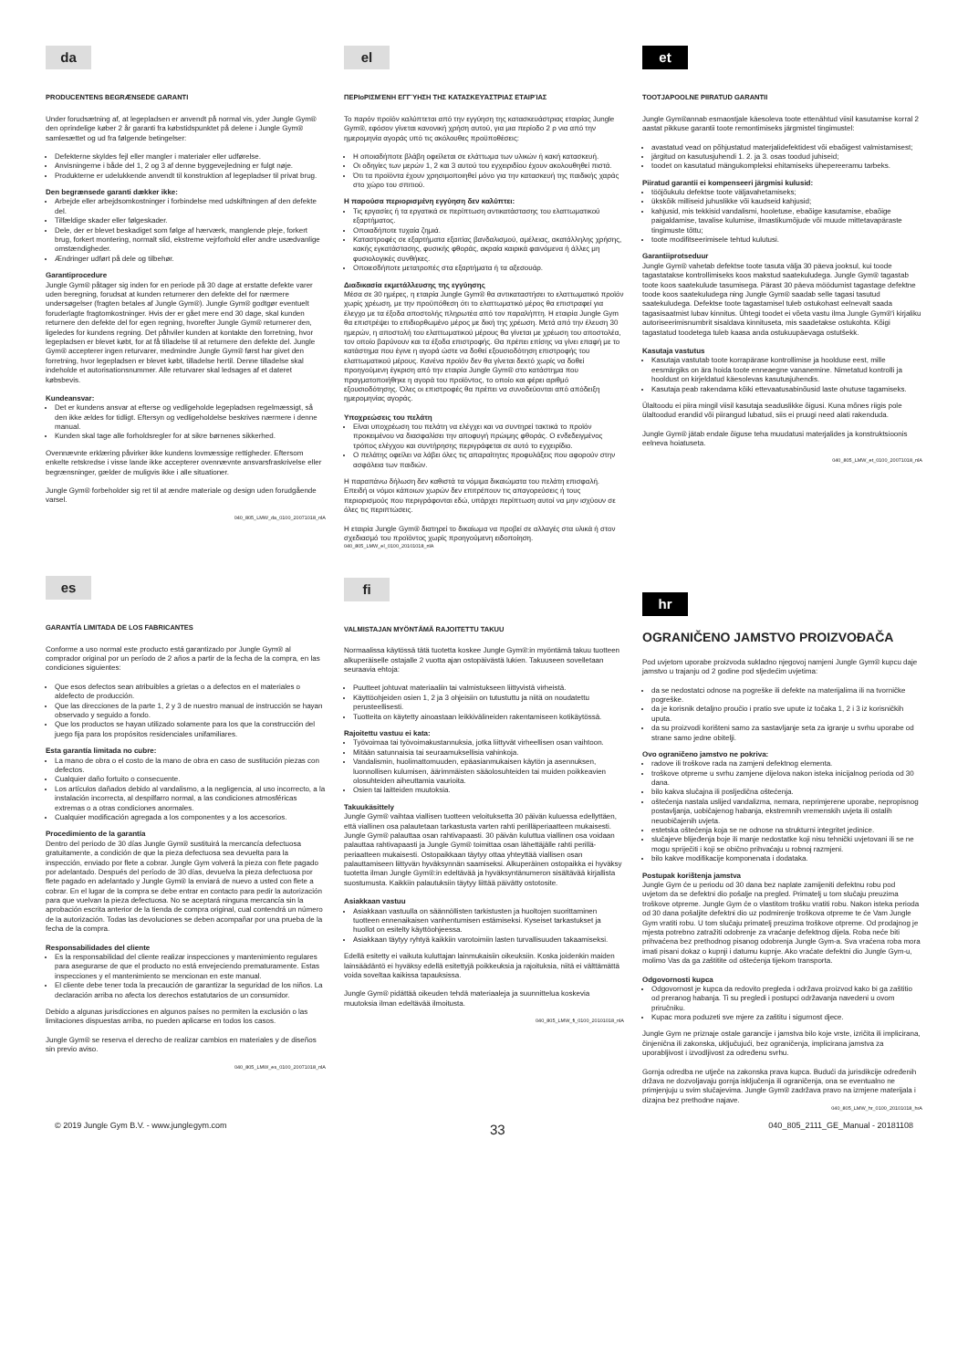da
PRODUCENTENS BEGRÆNSEDE GARANTI
Under forudsætning af, at legepladsen er anvendt på normal vis, yder Jungle Gym® den oprindelige køber 2 år garanti fra købstidspunktet på delene i Jungle Gym® samlesættet og ud fra følgende betingelser:
Defekterne skyldes fejl eller mangler i materialer eller udførelse.
Anvisningerne i både del 1, 2 og 3 af denne byggevejledning er fulgt nøje.
Produkterne er udelukkende anvendt til konstruktion af legepladser til privat brug.
Den begrænsede garanti dækker ikke:
Arbejde eller arbejdsomkostninger i forbindelse med udskiftningen af den defekte del.
Tilfældige skader eller følgeskader.
Dele, der er blevet beskadiget som følge af hærværk, manglende pleje, forkert brug, forkert montering, normalt slid, ekstreme vejrforhold eller andre usædvanlige omstændigheder.
Ændringer udført på dele og tilbehør.
Garantiprocedure
Jungle Gym® påtager sig inden for en periode på 30 dage at erstatte defekte varer uden beregning, forudsat at kunden returnerer den defekte del for nærmere undersøgelser (fragten betales af Jungle Gym®). Jungle Gym® godtgør eventuelt foruderlagte fragtomkostninger. Hvis der er gået mere end 30 dage, skal kunden returnere den defekte del for egen regning, hvorefter Jungle Gym® returnerer den, ligeledes for kundens regning. Det påhviler kunden at kontakte den forretning, hvor legepladsen er blevet købt, for at få tilladelse til at returnere den defekte del. Jungle Gym® accepterer ingen returvarer, medmindre Jungle Gym® først har givet den forretning, hvor legepladsen er blevet købt, tilladelse hertil. Denne tilladelse skal indeholde et autorisationsnummer. Alle returvarer skal ledsages af et dateret købsbevis.
Kundeansvar:
Det er kundens ansvar at efterse og vedligeholde legepladsen regelmæssigt, så den ikke ældes for tidligt. Eftersyn og vedligeholdelse beskrives nærmere i denne manual.
Kunden skal tage alle forholdsregler for at sikre børnenes sikkerhed.
Ovennævnte erklæring påvirker ikke kundens lovmæssige rettigheder. Eftersom enkelte retskredse i visse lande ikke accepterer ovennævnte ansvarsfraskrivelse eller begrænsninger, gælder de muligvis ikke i alle situationer.
Jungle Gym® forbeholder sig ret til at ændre materiale og design uden forudgående varsel.
040_805_LMW_da_0100_20071018_nlA
es
GARANTÍA LIMITADA DE LOS FABRICANTES
Conforme a uso normal este producto está garantizado por Jungle Gym® al comprador original por un período de 2 años a partir de la fecha de la compra, en las condiciones siguientes:
Que esos defectos sean atribuibles a grietas o a defectos en el materiales o aldefecto de producción.
Que las direcciones de la parte 1, 2 y 3 de nuestro manual de instrucción se hayan observado y seguido a fondo.
Que los productos se hayan utilizado solamente para los que la construcción del juego fija para los propósitos residenciales unifamiliares.
Esta garantía limitada no cubre:
La mano de obra o el costo de la mano de obra en caso de sustitución piezas con defectos.
Cualquier daño fortuito o consecuente.
Los artículos dañados debido al vandalismo, a la negligencia, al uso incorrecto, a la instalación incorrecta, al despilfarro normal, a las condiciones atmosféricas extremas o a otras condiciones anormales.
Cualquier modificación agregada a los componentes y a los accesorios.
Procedimiento de la garantía
Dentro del periodo de 30 días Jungle Gym® sustituirá la mercancía defectuosa gratuitamente, a condición de que la pieza defectuosa sea devuelta para la inspección, enviado por flete a cobrar. Jungle Gym volverá la pieza con flete pagado por adelantado. Después del período de 30 días, devuelva la pieza defectuosa por flete pagado en adelantado y Jungle Gym® la enviará de nuevo a usted con flete a cobrar. En el lugar de la compra se debe entrar en contacto para pedir la autorización para que vuelvan la pieza defectuosa. No se aceptará ninguna mercancía sin la aprobación escrita anterior de la tienda de compra original, cual contendrá un número de la autorización. Todas las devoluciones se deben acompañar por una prueba de la fecha de la compra.
Responsabilidades del cliente
Es la responsabilidad del cliente realizar inspecciones y mantenimiento regulares para asegurarse de que el producto no está envejeciendo prematuramente. Estas inspecciones y el mantenimiento se mencionan en este manual.
El cliente debe tener toda la precaución de garantizar la seguridad de los niños. La declaración arriba no afecta los derechos estatutarios de un consumidor.
Debido a algunas jurisdicciones en algunos países no permiten la exclusión o las limitaciones dispuestas arriba, no pueden aplicarse en todos los casos.
Jungle Gym® se reserva el derecho de realizar cambios en materiales y de diseños sin previo aviso.
040_805_LMW_es_0100_20071018_nlA
el
ΠΕΡΙοΡΙΣΜΈΝΗ ΕΓΓΎΗΣΗ ΤΗΣ ΚΑΤΑΣΚΕΥΆΣΤΡΙΑΣ ΕΤΑΙΡΊΑΣ
Το παρόν προϊόν καλύπτεται από την εγγύηση της κατασκευάστριας εταιρίας Jungle Gym®, εφόσον γίνεται κανονική χρήση αυτού, για μια περίοδο 2 ρ νια από την ημερομηνία αγοράς υπό τις ακόλουθες προϋποθέσεις:
Η οποιαδήποτε βλάβη οφείλεται σε ελάττωμα των υλικών ή κακή κατασκευή.
Οι οδηγίες των μερών 1, 2 και 3 αυτού του εγχειριδίου έχουν ακολουθηθεί πιστά.
Ότι τα προϊόντα έχουν χρησιμοποιηθεί μόνο για την κατασκευή της παιδικής χαράς στο χώρο του σπιτιού.
Η παρούσα περιορισμένη εγγύηση δεν καλύπτει:
Τις εργασίες ή τα εργατικά σε περίπτωση αντικατάστασης του ελαττωματικού εξαρτήματος.
Οποιαδήποτε τυχαία ζημιά.
Καταστροφές σε εξαρτήματα εξαιτίας βανδαλισμού, αμέλειας, ακατάλληλης χρήσης, κακής εγκατάστασης, φυσικής φθοράς, ακραία καιρικά φαινόμενα ή άλλες μη φυσιολογικές συνθήκες.
Οποιεσδήποτε μετατροπές στα εξαρτήματα ή τα αξεσουάρ.
Διαδικασία εκμετάλλευσης της εγγύησης
Μέσα σε 30 ημέρες, η εταιρία Jungle Gym® θα αντικαταστήσει το ελαττωματικό προϊόν χωρίς χρέωση, με την προϋπόθεση ότι το ελαττωματικό μέρος θα επιστραφεί για έλεγχο με τα έξοδα αποστολής πληρωτέα από τον παραλήπτη. Η εταιρία Jungle Gym θα επιστρέψει το επιδιορθωμένο μέρος με δική της χρέωση. Μετά από την έλευση 30 ημερών, η αποστολή του ελαττωματικού μέρους θα γίνεται με χρέωση του αποστολέα, τον οποίο βαρύνουν και τα έξοδα επιστροφής. Θα πρέπει επίσης να γίνει επαφή με το κατάστημα που έγινε η αγορά ώστε να δοθεί εξουσιοδότηση επιστροφής του ελαττωματικού μέρους. Κανένα προϊόν δεν θα γίνεται δεκτό χωρίς να δοθεί προηγούμενη έγκριση από την εταιρία Jungle Gym® στο κατάστημα που πραγματοποιήθηκε η αγορά του προϊόντος, το οποίο και φέρει αριθμό εξουσιοδότησης. Όλες οι επιστροφές θα πρέπει να συνοδεύονται από απόδειξη ημερομηνίας αγοράς.
Υποχρεώσεις του πελάτη
Είναι υποχρέωση του πελάτη να ελέγχει και να συντηρεί τακτικά το προϊόν προκειμένου να διασφαλίσει την αποφυγή πρώιμης φθοράς. Ο ενδεδειγμένος τρόπος ελέγχου και συντήρησης περιγράφεται σε αυτό το εγχειρίδιο.
Ο πελάτης οφείλει να λάβει όλες τις απαραίτητες προφυλάξεις που αφορούν στην ασφάλεια των παιδιών.
Η παραπάνω δήλωση δεν καθιστά τα νόμιμα δικαιώματα του πελάτη επισφαλή. Επειδή οι νόμοι κάποιων χωρών δεν επιτρέπουν τις απαγορεύσεις ή τους περιορισμούς που περιγράφονται εδώ, υπάρχει περίπτωση αυτοί να μην ισχύουν σε όλες τις περιπτώσεις.
Η εταιρία Jungle Gym® διατηρεί το δικαίωμα να προβεί σε αλλαγές στα υλικά ή στον σχεδιασμό του προϊόντος χωρίς προηγούμενη ειδοποίηση.
040_805_LMW_el_0100_20101018_nlA
fi
VALMISTAJAN MYÖNTÄMÄ RAJOITETTU TAKUU
Normaalissa käytössä tätä tuotetta koskee Jungle Gym®:in myöntämä takuu tuotteen alkuperäiselle ostajalle 2 vuotta ajan ostopäivästä lukien. Takuuseen sovelletaan seuraavia ehtoja:
Puutteet johtuvat materiaaliin tai valmistukseen liittyvistä virheistä.
Käyttöohjeiden osien 1, 2 ja 3 ohjeisiin on tutustuttu ja niitä on noudatettu perusteellisesti.
Tuotteita on käytetty ainoastaan leikkivälineiden rakentamiseen kotikäytössä.
Rajoitettu vastuu ei kata:
Työvoimaa tai työvoimakustannuksia, jotka liittyvät virheellisen osan vaihtoon.
Mitään satunnaisia tai seuraamuksellisia vahinkoja.
Vandalismin, huolimattomuuden, epäasianmukaisen käytön ja asennuksen, luonnollisen kulumisen, äärimmäisten sääolosuhteiden tai muiden poikkeavien olosuhteiden aiheuttamia vaurioita.
Osien tai laitteiden muutoksia.
Takuukäsittely
Jungle Gym® vaihtaa viallisen tuotteen veloituksetta 30 päivän kuluessa edellyttäen, että viallinen osa palautetaan tarkastusta varten rahti perilläperiaatteen mukaisesti. Jungle Gym® palauttaa osan rahtivapaasti. 30 päivän kuluttua viallinen osa voidaan palauttaa rahtivapaasti ja Jungle Gym® toimittaa osan lähettäjälle rahti perillä-periaatteen mukaisesti. Ostopaikkaan täytyy ottaa yhteyttää viallisen osan palauttamiseen liittyvän hyväksynnän saamiseksi. Alkuperäinen ostopaikka ei hyväksy tuotetta ilman Jungle Gym®:in edeltävää ja hyväksyntänumeron sisältävää kirjallista suostumusta. Kaikkiin palautuksiin täytyy liittää päivätty ostotosite.
Asiakkaan vastuu
Asiakkaan vastuulla on säännöllisten tarkistusten ja huoltojen suorittaminen tuotteen ennenaikaisen vanhentumisen estämiseksi. Kyseiset tarkastukset ja huollot on esitelty käyttöohjeessa.
Asiakkaan täytyy ryhtyä kaikkiin varotoimiin lasten turvallisuuden takaamiseksi.
Edellä esitetty ei vaikuta kuluttajan lainmukaisiin oikeuksiin. Koska joidenkin maiden lainsäädäntö ei hyväksy edellä esitettyjä poikkeuksia ja rajoituksia, niitä ei välttämättä voida soveltaa kaikissa tapauksissa.
Jungle Gym® pidättää oikeuden tehdä materiaaleja ja suunnittelua koskevia muutoksia ilman edeltävää ilmoitusta.
040_805_LMW_fi_0100_20101018_nlA
et
TOOTJAPOOLNE PIIRATUD GARANTII
Jungle Gym®annab esmaostjale käesoleva toote ettenähtud viisil kasutamise korral 2 aastat pikkuse garantii toote remontimiseks järgmistel tingimustel:
avastatud vead on põhjustatud materjalidefektidest või ebaõigest valmistamisest;
järgitud on kasutusjuhendi 1. 2. ja 3. osas toodud juhiseid;
toodet on kasutatud mängukompleksi ehitamiseks ühepereeramu tarbeks.
Piiratud garantii ei kompenseeri järgmisi kulusid:
tööjõukulu defektse toote väljavahetamiseks;
ükskõik milliseid juhuslikke või kaudseid kahjusid;
kahjusid, mis tekkisid vandalismi, hooletuse, ebaõige kasutamise, ebaõige paigaldamise, tavalise kulumise, ilmastikumõjude või muude mittetavapäraste tingimuste tõttu;
toote modifitseerimisele tehtud kulutusi.
Garantiiprotseduur
Jungle Gym® vahetab defektse toote tasuta välja 30 päeva jooksul, kui toode tagastatakse kontrollimiseks koos makstud saatekuludega. Jungle Gym® tagastab toote koos saatekulude tasumisega. Pärast 30 päeva möödumist tagastage defektne toode koos saatekuludega ning Jungle Gym® saadab selle tagasi tasutud saatekuludega. Defektse toote tagastamisel tuleb ostukohast eelnevalt saada tagasisaatmist lubav kinnitus. Ühtegi toodet ei võeta vastu ilma Jungle Gym®'i kirjaliku autoriseerimisnumbrit sisaldava kinnituseta, mis saadetakse ostukohta. Kõigi tagastatud toodetega tuleb kaasa anda ostukuupäevaga ostutšekk.
Kasutaja vastutus
Kasutaja vastutab toote korrapärase kontrollimise ja hoolduse eest, mille eesmärgiks on ära hoida toote enneaegne vananemine. Nimetatud kontrolli ja hooldust on kirjeldatud käesolevas kasutusjuhendis.
Kasutaja peab rakendama kõiki ettevaatusabinõusid laste ohutuse tagamiseks.
Ülaltoodu ei piira mingil viisil kasutaja seaduslikke õigusi. Kuna mõnes riigis pole ülaltoodud erandid või piirangud lubatud, siis ei pruugi need alati rakenduda.
Jungle Gym® jätab endale õiguse teha muudatusi materjalides ja konstruktsioonis eelneva hoiatuseta.
040_805_LMW_et_0100_20071018_nlA
hr
OGRANIČENO JAMSTVO PROIZVOĐAČA
Pod uvjetom uporabe proizvoda sukladno njegovoj namjeni Jungle Gym® kupcu daje jamstvo u trajanju od 2 godine pod sljedećim uvjetima:
da se nedostatci odnose na pogreške ili defekte na materijalima ili na tvorničke pogreške.
da je korisnik detaljno proučio i pratio sve upute iz točaka 1, 2 i 3 iz korisničkih uputa.
da su proizvodi korišteni samo za sastavljanje seta za igranje u svrhu uporabe od strane samo jedne obitelji.
Ovo ograničeno jamstvo ne pokriva:
radove ili troškove rada na zamjeni defektnog elementa.
troškove otpreme u svrhu zamjene dijelova nakon isteka inicijalnog perioda od 30 dana.
bilo kakva slučajna ili posljedična oštećenja.
oštećenja nastala uslijed vandalizma, nemara, neprimjerene uporabe, nepropisnog postavljanja, uobičajenog habanja, ekstremnih vremenskih uvjeta ili ostalih neuobičajenih uvjeta.
estetska oštećenja koja se ne odnose na strukturni integritet jedinice.
slučajeve blijeđenja boje ili manje nedostatke koji nisu tehnički uvjetovani ili se ne mogu spriječiti i koji se obično prihvaćaju u robnoj razmjeni.
bilo kakve modifikacije komponenata i dodataka.
Postupak korištenja jamstva
Jungle Gym će u periodu od 30 dana bez naplate zamijeniti defektnu robu pod uvjetom da se defektni dio pošalje na pregled. Primatelj u tom slučaju preuzima troškove otpreme. Jungle Gym će o vlastitom trošku vratiti robu. Nakon isteka perioda od 30 dana pošaljite defektni dio uz podmirenje troškova otpreme te će Vam Jungle Gym vratiti robu. U tom slučaju primatelj preuzima troškove otpreme. Od prodajnog je mjesta potrebno zatražiti odobrenje za vraćanje defektnog dijela. Roba neće biti prihvaćena bez prethodnog pisanog odobrenja Jungle Gym-a. Sva vraćena roba mora imati pisani dokaz o kupnji i datumu kupnje. Ako vraćate defektni dio Jungle Gym-u, molimo Vas da ga zaštitite od oštećenja tijekom transporta.
Odgovornosti kupca
Odgovornost je kupca da redovito pregleda i održava proizvod kako bi ga zaštitio od preranog habanja. Ti su pregledi i postupci održavanja navedeni u ovom priručniku.
Kupac mora poduzeti sve mjere za zaštitu i sigurnost djece.
Jungle Gym ne priznaje ostale garancije i jamstva bilo koje vrste, izričita ili implicirana, činjenična ili zakonska, uključujući, bez ograničenja, implicirana jamstva za uporabljivost i izvodljivost za određenu svrhu.
Gornja odredba ne utječe na zakonska prava kupca. Budući da jurisdikcije određenih država ne dozvoljavaju gornja isključenja ili ograničenja, ona se eventualno ne primjenjuju u svim slučajevima. Jungle Gym® zadržava pravo na izmjene materijala i dizajna bez prethodne najave.
040_805_LMW_hr_0100_20101018_hrA
© 2019 Jungle Gym B.V. - www.junglegym.com 33 040_805_2111_GE_Manual - 20181108